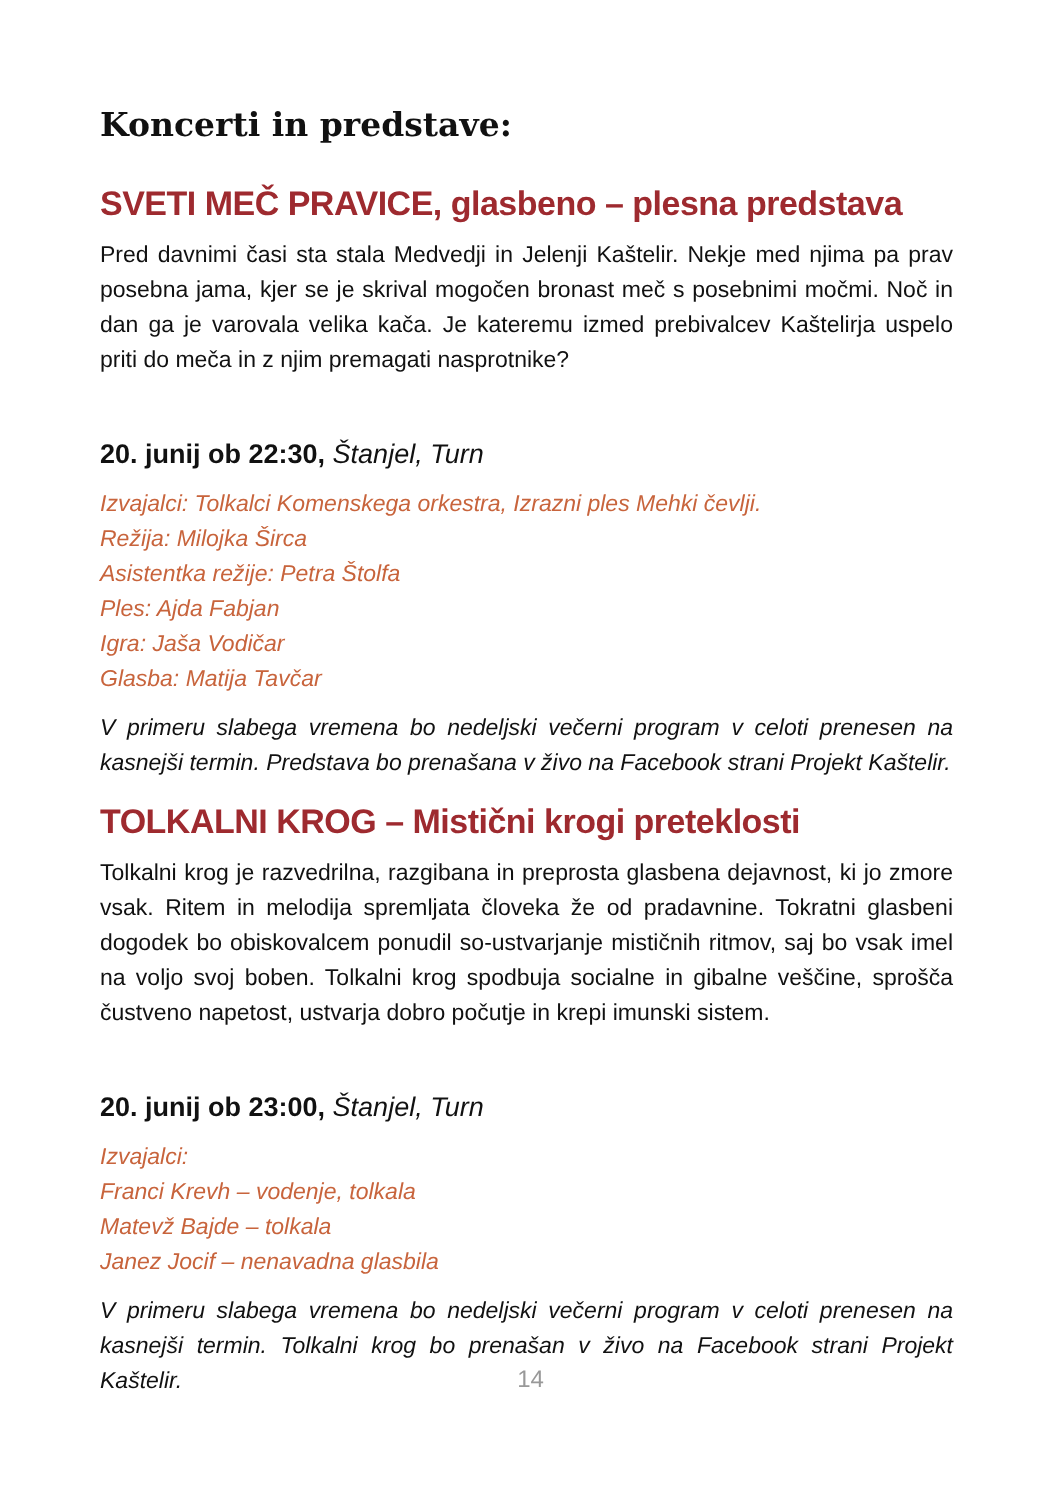Koncerti in predstave:
SVETI MEČ PRAVICE, glasbeno – plesna predstava
Pred davnimi časi sta stala Medvedji in Jelenji Kaštelir. Nekje med njima pa prav posebna jama, kjer se je skrival mogočen bronast meč s posebnimi močmi. Noč in dan ga je varovala velika kača. Je kateremu izmed prebivalcev Kaštelirja uspelo priti do meča in z njim premagati nasprotnike?
20. junij ob 22:30, Štanjel, Turn
Izvajalci: Tolkalci Komenskega orkestra, Izrazni ples Mehki čevlji.
Režija: Milojka Širca
Asistentka režije: Petra Štolfa
Ples: Ajda Fabjan
Igra: Jaša Vodičar
Glasba: Matija Tavčar
V primeru slabega vremena bo nedeljski večerni program v celoti prenesen na kasnejši termin. Predstava bo prenašana v živo na Facebook strani Projekt Kaštelir.
TOLKALNI KROG – Mistični krogi preteklosti
Tolkalni krog je razvedrilna, razgibana in preprosta glasbena dejavnost, ki jo zmore vsak. Ritem in melodija spremljata človeka že od pradavnine. Tokratni glasbeni dogodek bo obiskovalcem ponudil so-ustvarjanje mističnih ritmov, saj bo vsak imel na voljo svoj boben. Tolkalni krog spodbuja socialne in gibalne veščine, sprošča čustveno napetost, ustvarja dobro počutje in krepi imunski sistem.
20. junij ob 23:00, Štanjel, Turn
Izvajalci:
Franci Krevh – vodenje, tolkala
Matevž Bajde – tolkala
Janez Jocif – nenavadna glasbila
V primeru slabega vremena bo nedeljski večerni program v celoti prenesen na kasnejši termin. Tolkalni krog bo prenašan v živo na Facebook strani Projekt Kaštelir.
14